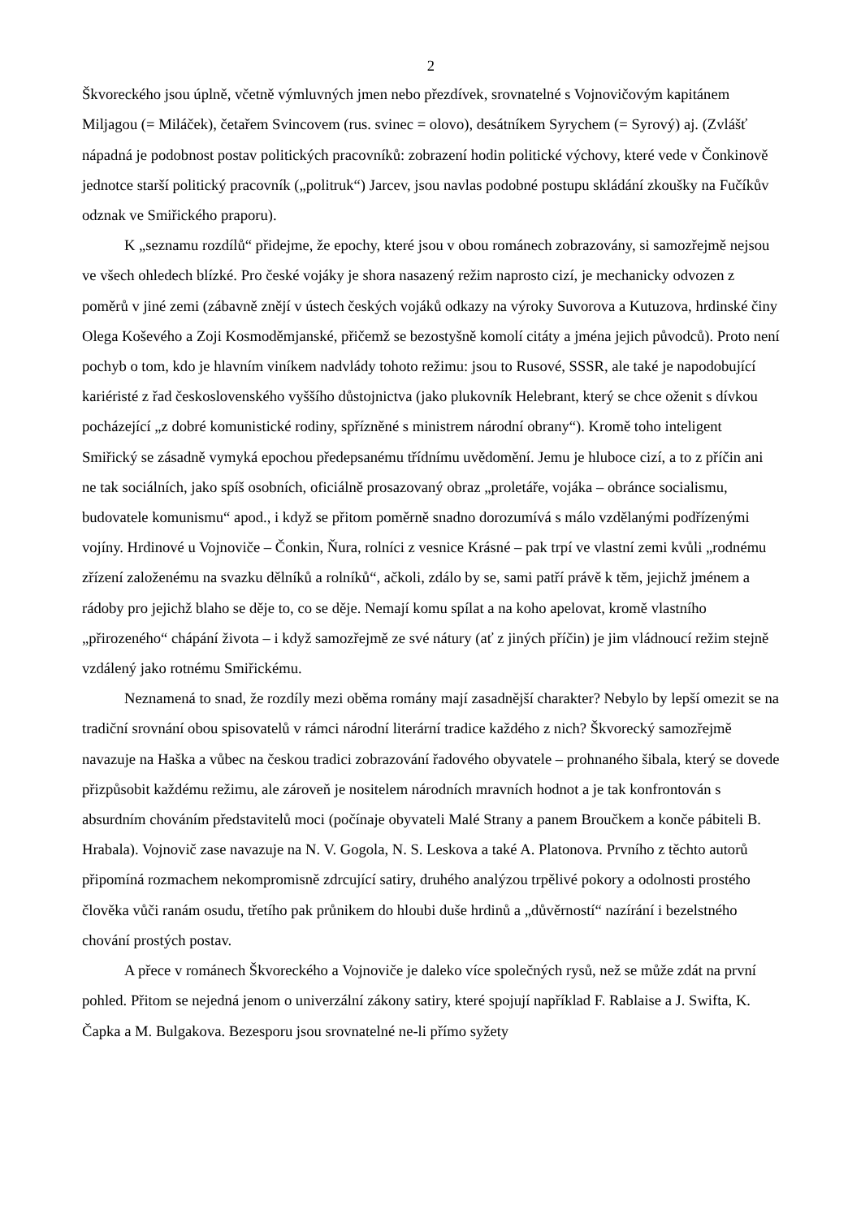2
Škvoreckého jsou úplně, včetně výmluvných jmen nebo přezdívek, srovnatelné s Vojnovičovým kapitánem Miljagou (= Miláček), četařem Svincovem (rus. svinec = olovo), desátníkem Syrychem (= Syrový) aj. (Zvlášť nápadná je podobnost postav politických pracovníků: zobrazení hodin politické výchovy, které vede v Čonkinově jednotce starší politický pracovník („politruk“) Jarcev, jsou navlas podobné postupu skládání zkoušky na Fučíkův odznak ve Smiřického praporu).
K „seznamu rozdílů“ přidejme, že epochy, které jsou v obou románech zobrazovány, si samozřejmě nejsou ve všech ohledech blízké. Pro české vojáky je shora nasazený režim naprosto cizí, je mechanicky odvozen z poměrů v jiné zemi (zábavně znějí v ústech českých vojáků odkazy na výroky Suvorova a Kutuzova, hrdinské činy Olega Koševého a Zoji Kosmoděmjanské, přičemž se bezostyšně komolí citáty a jména jejich původců). Proto není pochyb o tom, kdo je hlavním viníkem nadvlády tohoto režimu: jsou to Rusové, SSSR, ale také je napodobující kariéristé z řad československého vyššího důstojnictva (jako plukovník Helebrant, který se chce oženit s dívkou pocházející „z dobré komunistické rodiny, spřízněné s ministrem národní obrany“). Kromě toho inteligent Smiřický se zásadně vymyká epochou předepsanému třídnímu uvědomění. Jemu je hluboce cizí, a to z příčin ani ne tak sociálních, jako spíš osobních, oficiálně prosazovaný obraz „proletáře, vojáka – obránce socialismu, budovatele komunismu“ apod., i když se přitom poměrně snadno dorozumívá s málo vzdělanými podřízenými vojíny. Hrdinové u Vojnoviče – Čonkin, Ňura, rolníci z vesnice Krásné – pak trpí ve vlastní zemi kvůli „rodnému zřízení založenému na svazku dělníků a rolníků“, ačkoli, zdálo by se, sami patří právě k těm, jejichž jménem a rádoby pro jejichž blaho se děje to, co se děje. Nemají komu spílat a na koho apelovat, kromě vlastního „přirozeného“ chápání života – i když samozřejmě ze své nátury (ať z jiných příčin) je jim vládnoucí režim stejně vzdálený jako rotnému Smiřickému.
Neznamená to snad, že rozdíly mezi oběma romány mají zasadnější charakter? Nebylo by lepší omezit se na tradiční srovnání obou spisovatelů v rámci národní literární tradice každého z nich? Škvorecký samozřejmě navazuje na Haška a vůbec na českou tradici zobrazování řadového obyvatele – prohnaného šibala, který se dovede přizpůsobit každému režimu, ale zároveň je nositelem národních mravních hodnot a je tak konfrontován s absurdním chováním představitelů moci (počínaje obyvateli Malé Strany a panem Broučkem a konče pábiteli B. Hrabala). Vojnovič zase navazuje na N. V. Gogola, N. S. Leskova a také A. Platonova. Prvního z těchto autorů připomíná rozmachem nekompromisně zdrcující satiry, druhého analýzou trpělivé pokory a odolnosti prostého člověka vůči ranám osudu, třetího pak průnikem do hloubi duše hrdinů a „důvěrností“ nazírání i bezelstného chování prostých postav.
A přece v románech Škvoreckého a Vojnoviče je daleko více společných rysů, než se může zdát na první pohled. Přitom se nejedná jenom o univerzální zákony satiry, které spojují například F. Rablaise a J. Swifta, K. Čapka a M. Bulgakova. Bezesporu jsou srovnatelné ne-li přímo syžety